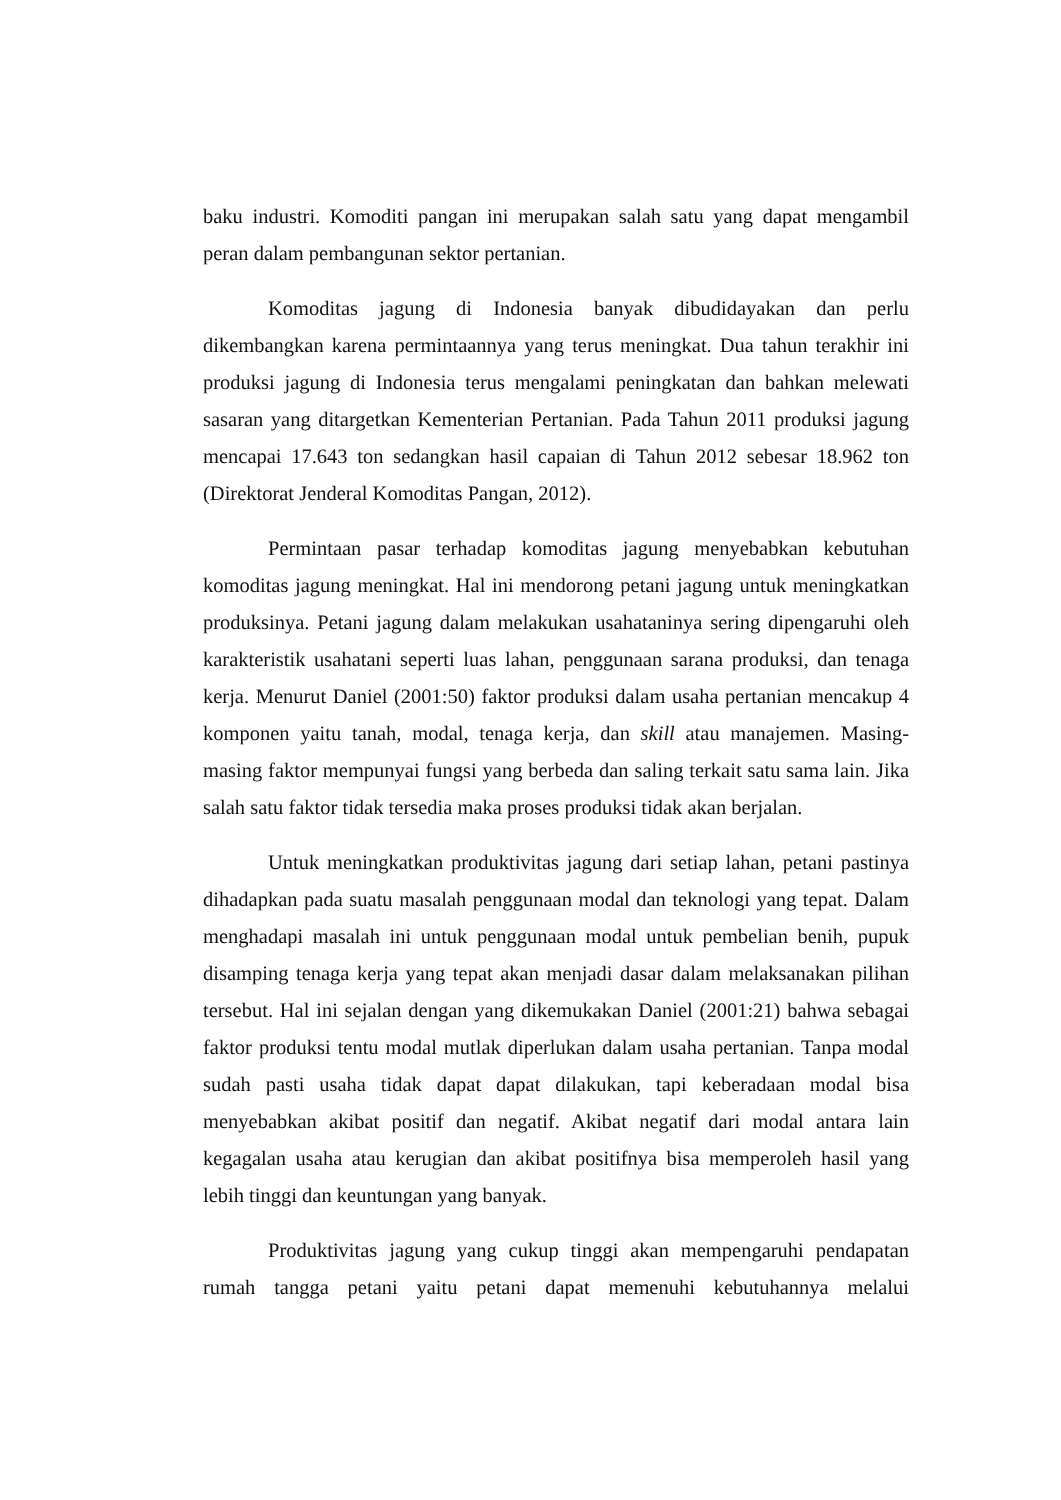baku industri. Komoditi pangan ini merupakan salah satu yang dapat mengambil peran dalam pembangunan sektor pertanian.
Komoditas jagung di Indonesia banyak dibudidayakan dan perlu dikembangkan karena permintaannya yang terus meningkat. Dua tahun terakhir ini produksi jagung di Indonesia terus mengalami peningkatan dan bahkan melewati sasaran yang ditargetkan Kementerian Pertanian. Pada Tahun 2011 produksi jagung mencapai 17.643 ton sedangkan hasil capaian di Tahun 2012 sebesar 18.962 ton (Direktorat Jenderal Komoditas Pangan, 2012).
Permintaan pasar terhadap komoditas jagung menyebabkan kebutuhan komoditas jagung meningkat. Hal ini mendorong petani jagung untuk meningkatkan produksinya. Petani jagung dalam melakukan usahataninya sering dipengaruhi oleh karakteristik usahatani seperti luas lahan, penggunaan sarana produksi, dan tenaga kerja. Menurut Daniel (2001:50) faktor produksi dalam usaha pertanian mencakup 4 komponen yaitu tanah, modal, tenaga kerja, dan skill atau manajemen. Masing-masing faktor mempunyai fungsi yang berbeda dan saling terkait satu sama lain. Jika salah satu faktor tidak tersedia maka proses produksi tidak akan berjalan.
Untuk meningkatkan produktivitas jagung dari setiap lahan, petani pastinya dihadapkan pada suatu masalah penggunaan modal dan teknologi yang tepat. Dalam menghadapi masalah ini untuk penggunaan modal untuk pembelian benih, pupuk disamping tenaga kerja yang tepat akan menjadi dasar dalam melaksanakan pilihan tersebut. Hal ini sejalan dengan yang dikemukakan Daniel (2001:21) bahwa sebagai faktor produksi tentu modal mutlak diperlukan dalam usaha pertanian. Tanpa modal sudah pasti usaha tidak dapat dapat dilakukan, tapi keberadaan modal bisa menyebabkan akibat positif dan negatif. Akibat negatif dari modal antara lain kegagalan usaha atau kerugian dan akibat positifnya bisa memperoleh hasil yang lebih tinggi dan keuntungan yang banyak.
Produktivitas jagung yang cukup tinggi akan mempengaruhi pendapatan rumah tangga petani yaitu petani dapat memenuhi kebutuhannya melalui